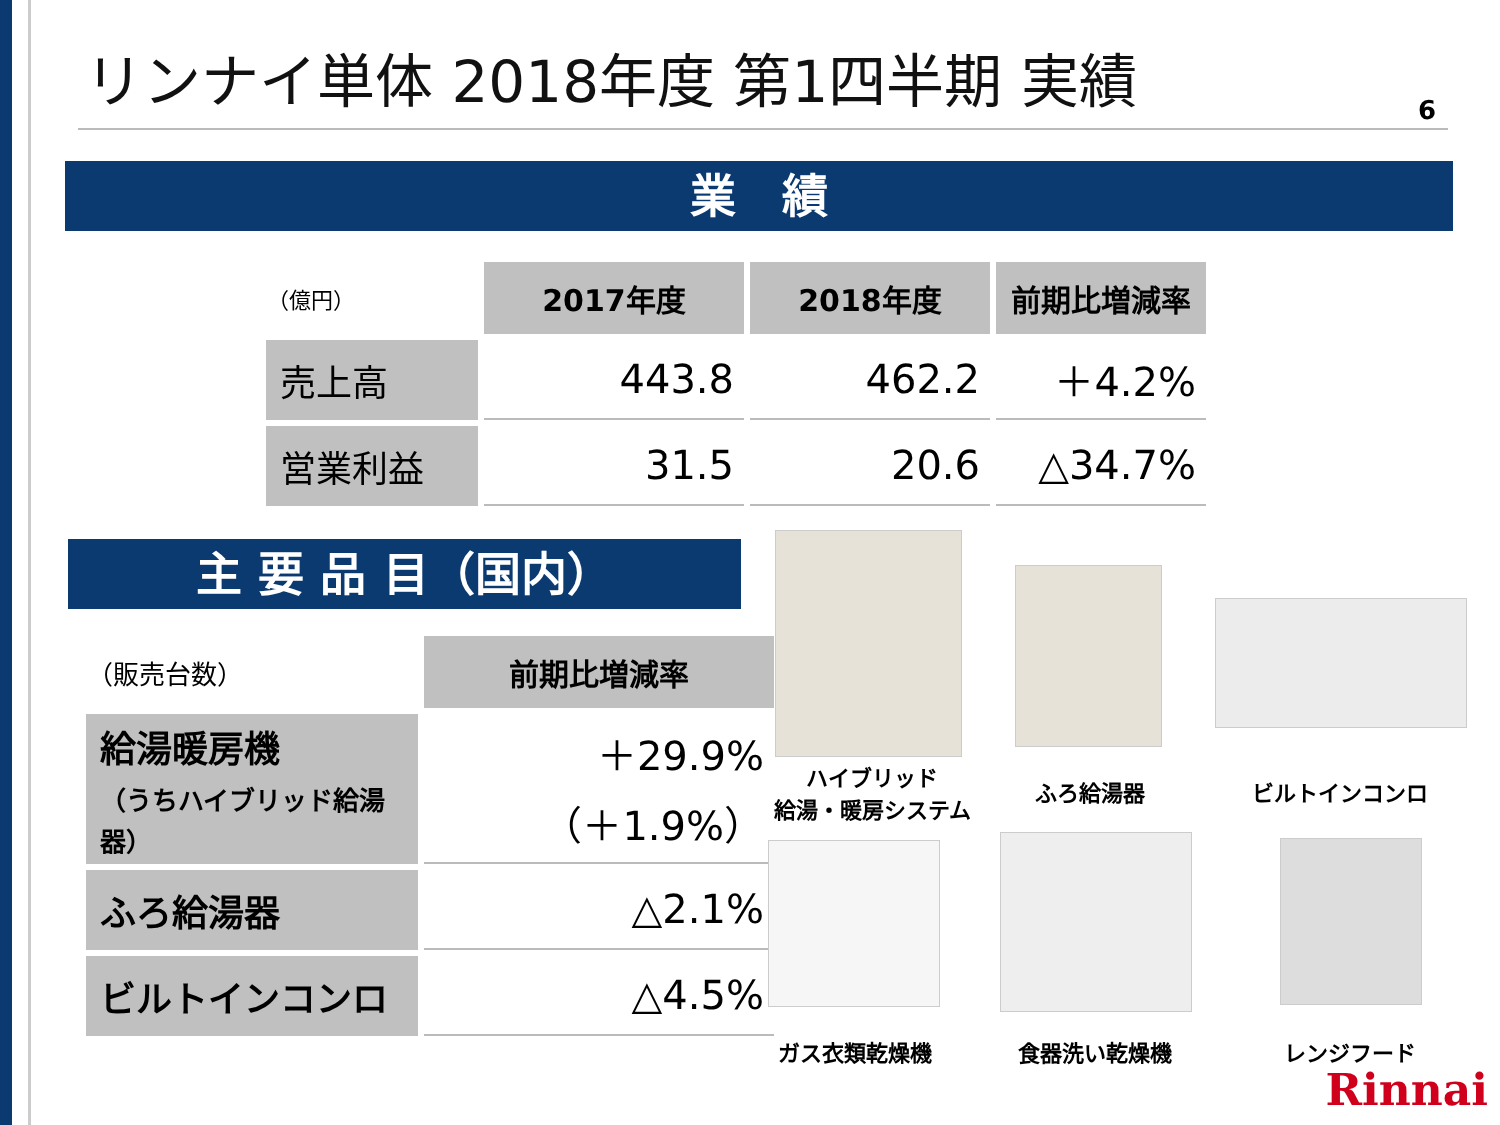リンナイ単体 2018年度 第1四半期 実績
6
業　績
| （億円） | 2017年度 | 2018年度 | 前期比増減率 |
| 売上高 | 443.8 | 462.2 | ＋4.2% |
| 営業利益 | 31.5 | 20.6 | △34.7% |
主 要 品 目（国内）
| （販売台数） | 前期比増減率 |
| 給湯暖房機 （うちハイブリッド給湯器） | ＋29.9% （＋1.9%） |
| ふろ給湯器 | △2.1% |
| ビルトインコンロ | △4.5% |
ハイブリッド
給湯・暖房システム
ふろ給湯器 ビルトインコンロ
ガス衣類乾燥機 食器洗い乾燥機 レンジフード
Rinnai